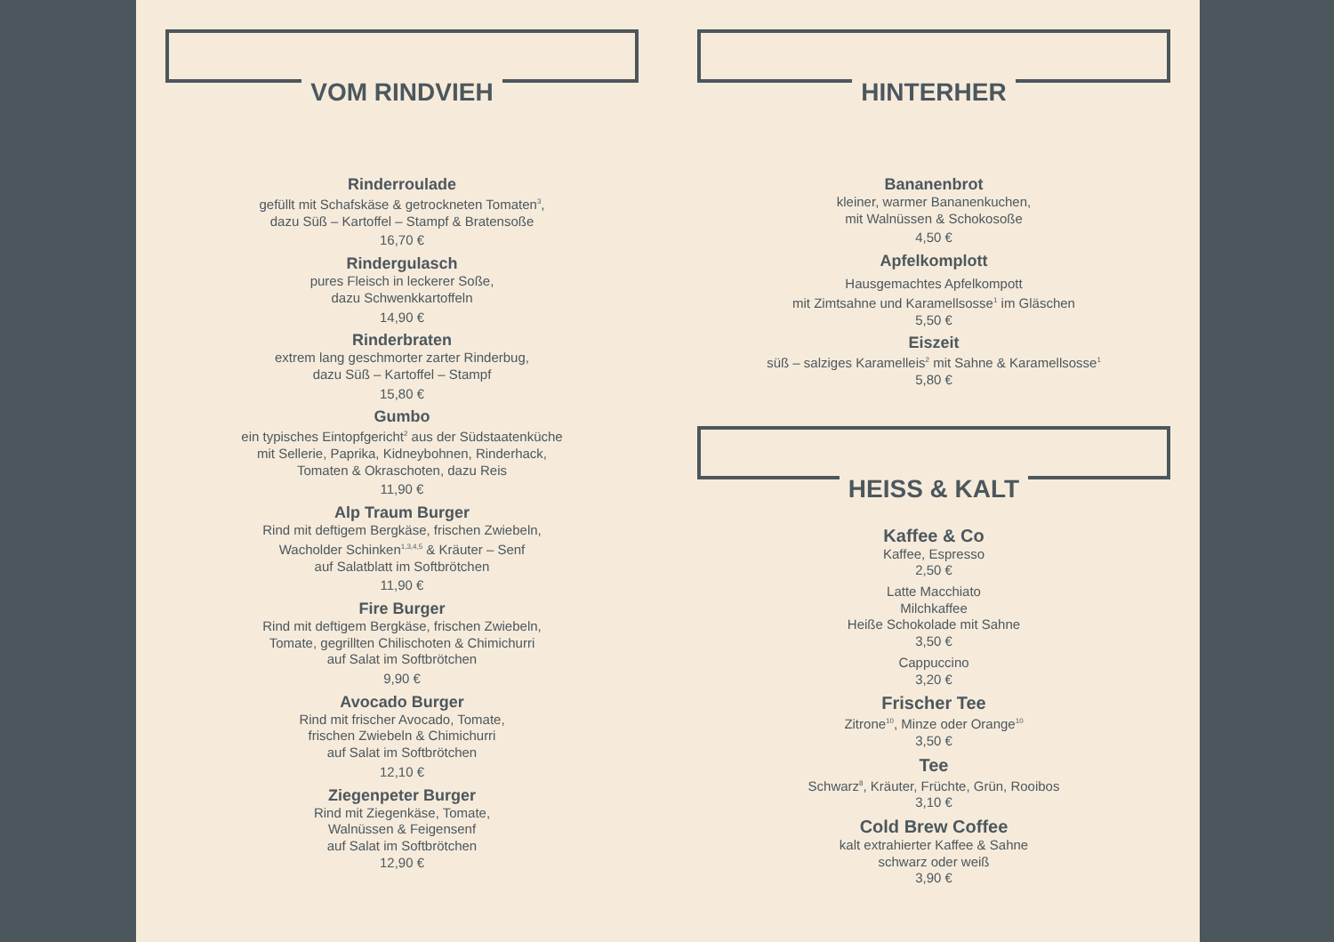VOM RINDVIEH
Rinderroulade
gefüllt mit Schafskäse & getrockneten Tomaten<sup>3</sup>,
dazu Süß – Kartoffel – Stampf & Bratensoße
16,70 €
Rindergulasch
pures Fleisch in leckerer Soße,
dazu Schwenkkartoffeln
14,90 €
Rinderbraten
extrem lang geschmorter zarter Rinderbug,
dazu Süß – Kartoffel – Stampf
15,80 €
Gumbo
ein typisches Eintopfgericht<sup>2</sup> aus der Südstaatenküche
mit Sellerie, Paprika, Kidneybohnen, Rinderhack,
Tomaten & Okraschoten, dazu Reis
11,90 €
Alp Traum Burger
Rind mit deftigem Bergkäse, frischen Zwiebeln,
Wacholder Schinken<sup>1,3,4,5</sup> & Kräuter – Senf
auf Salatblatt im Softbrötchen
11,90 €
Fire Burger
Rind mit deftigem Bergkäse, frischen Zwiebeln,
Tomate, gegrillten Chilischoten & Chimichurri
auf Salat im Softbrötchen
9,90 €
Avocado Burger
Rind mit frischer Avocado, Tomate,
frischen Zwiebeln & Chimichurri
auf Salat im Softbrötchen
12,10 €
Ziegenpeter Burger
Rind mit Ziegenkäse, Tomate,
Walnüssen & Feigensenf
auf Salat im Softbrötchen
12,90 €
HINTERHER
Bananenbrot
kleiner, warmer Bananenkuchen,
mit Walnüssen & Schokosoße
4,50 €
Apfelkomplott
Hausgemachtes Apfelkompott
mit Zimtsahne und Karamellsosse<sup>1</sup> im Gläschen
5,50 €
Eiszeit
süß – salziges Karamelleis<sup>2</sup> mit Sahne & Karamellsosse<sup>1</sup>
5,80 €
HEISS & KALT
Kaffee & Co
Kaffee, Espresso
2,50 €
Latte Macchiato
Milchkaffee
Heiße Schokolade mit Sahne
3,50 €
Cappuccino
3,20 €
Frischer Tee
Zitrone<sup>10</sup>, Minze oder Orange<sup>10</sup>
3,50 €
Tee
Schwarz<sup>8</sup>, Kräuter, Früchte, Grün, Rooibos
3,10 €
Cold Brew Coffee
kalt extrahierter Kaffee & Sahne
schwarz oder weiß
3,90 €